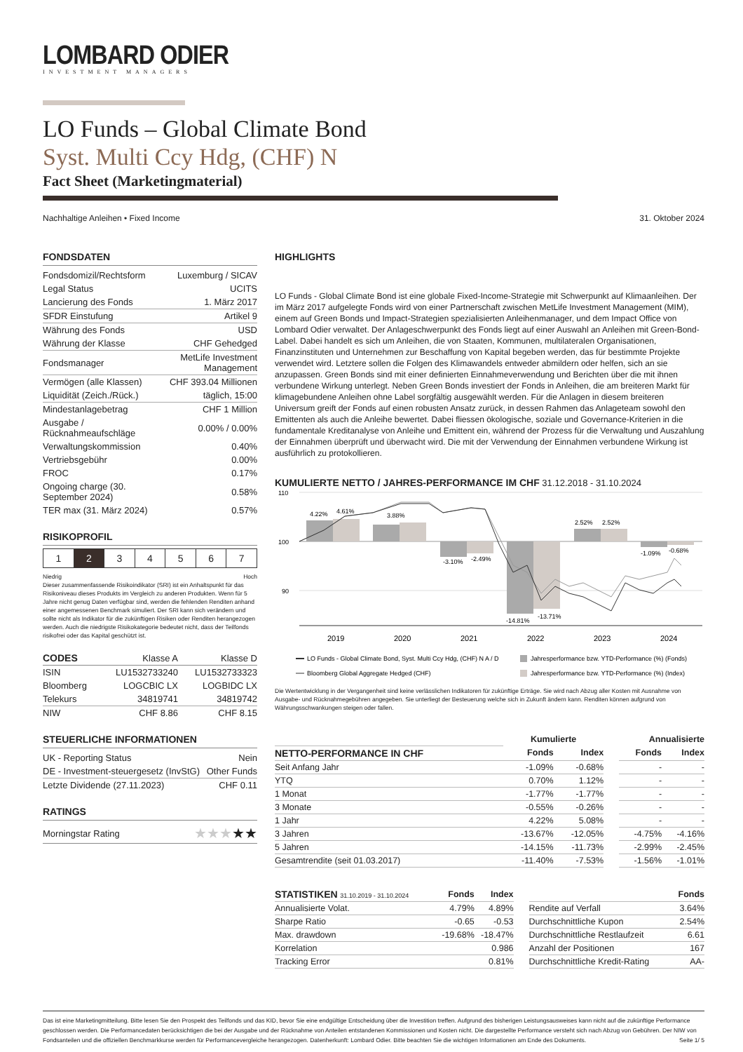LOMBARD ODIER
INVESTMENT MANAGERS
LO Funds – Global Climate Bond
Syst. Multi Ccy Hdg, (CHF) N
Fact Sheet (Marketingmaterial)
Nachhaltige Anleihen • Fixed Income 31. Oktober 2024
FONDSDATEN
| Fondsdomizil/Rechtsform | Luxemburg / SICAV |
| Legal Status | UCITS |
| Lancierung des Fonds | 1. März 2017 |
| SFDR Einstufung | Artikel 9 |
| Währung des Fonds | USD |
| Währung der Klasse | CHF Gehedged |
| Fondsmanager | MetLife Investment Management |
| Vermögen (alle Klassen) | CHF 393.04 Millionen |
| Liquidität (Zeich./Rück.) | täglich, 15:00 |
| Mindestanlagebetrag | CHF 1 Million |
| Ausgabe / Rücknahmeaufschläge | 0.00% / 0.00% |
| Verwaltungskommission | 0.40% |
| Vertriebsgebühr | 0.00% |
| FROC | 0.17% |
| Ongoing charge (30. September 2024) | 0.58% |
| TER max (31. März 2024) | 0.57% |
RISIKOPROFIL
| 1 | 2 | 3 | 4 | 5 | 6 | 7 |
Niedrig Hoch
Dieser zusammenfassende Risikoindikator (SRI) ist ein Anhaltspunkt für das Risikoniveau dieses Produkts im Vergleich zu anderen Produkten. Wenn für 5 Jahre nicht genug Daten verfügbar sind, werden die fehlenden Renditen anhand einer angemessenen Benchmark simuliert. Der SRI kann sich verändern und sollte nicht als Indikator für die zukünftigen Risiken oder Renditen herangezogen werden. Auch die niedrigste Risikokategorie bedeutet nicht, dass der Teilfonds risikofrei oder das Kapital geschützt ist.
| CODES | Klasse A | Klasse D |
| ISIN | LU1532733240 | LU1532733323 |
| Bloomberg | LOGCBIC LX | LOGBIDC LX |
| Telekurs | 34819741 | 34819742 |
| NIW | CHF 8.86 | CHF 8.15 |
STEUERLICHE INFORMATIONEN
| UK - Reporting Status | Nein |
| DE - Investment-steuergesetz (InvStG) | Other Funds |
| Letzte Dividende (27.11.2023) | CHF 0.11 |
RATINGS
| Morningstar Rating | ★★★ ★★ |
HIGHLIGHTS
LO Funds - Global Climate Bond ist eine globale Fixed-Income-Strategie mit Schwerpunkt auf Klimaanleihen. Der im März 2017 aufgelegte Fonds wird von einer Partnerschaft zwischen MetLife Investment Management (MIM), einem auf Green Bonds und Impact-Strategien spezialisierten Anleihenmanager, und dem Impact Office von Lombard Odier verwaltet. Der Anlageschwerpunkt des Fonds liegt auf einer Auswahl an Anleihen mit Green-Bond-Label. Dabei handelt es sich um Anleihen, die von Staaten, Kommunen, multilateralen Organisationen, Finanzinstituten und Unternehmen zur Beschaffung von Kapital begeben werden, das für bestimmte Projekte verwendet wird. Letztere sollen die Folgen des Klimawandels entweder abmildern oder helfen, sich an sie anzupassen. Green Bonds sind mit einer definierten Einnahmeverwendung und Berichten über die mit ihnen verbundene Wirkung unterlegt. Neben Green Bonds investiert der Fonds in Anleihen, die am breiteren Markt für klimagebundene Anleihen ohne Label sorgfältig ausgewählt werden. Für die Anlagen in diesem breiteren Universum greift der Fonds auf einen robusten Ansatz zurück, in dessen Rahmen das Anlageteam sowohl den Emittenten als auch die Anleihe bewertet. Dabei fliessen ökologische, soziale und Governance-Kriterien in die fundamentale Kreditanalyse von Anleihe und Emittent ein, während der Prozess für die Verwaltung und Auszahlung der Einnahmen überprüft und überwacht wird. Die mit der Verwendung der Einnahmen verbundene Wirkung ist ausführlich zu protokollieren.
KUMULIERTE NETTO / JAHRES-PERFORMANCE IM CHF 31.12.2018 - 31.10.2024
110
100
90
4.22%
4.61%
3.88%
-3.10%
-2.49%
-14.81%
-13.71%
2.52%
2.52%
-1.09%
-0.68%
2019
2020
2021
2022
2023
2024
LO Funds - Global Climate Bond, Syst. Multi Ccy Hdg, (CHF) N A / D
Jahresperformance bzw. YTD-Performance (%) (Fonds)
Bloomberg Global Aggregate Hedged (CHF)
Jahresperformance bzw. YTD-Performance (%) (Index)
Die Wertentwicklung in der Vergangenheit sind keine verlässlichen Indikatoren für zukünftige Erträge. Sie wird nach Abzug aller Kosten mit Ausnahme von Ausgabe- und Rücknahmegebühren angegeben. Sie unterliegt der Besteuerung welche sich in Zukunft ändern kann. Renditen können aufgrund von Währungsschwankungen steigen oder fallen.
| | Kumulierte | | | Annualisierte | |
| --- | --- | --- | --- | --- | --- |
| NETTO-PERFORMANCE IN CHF | Fonds | Index | | Fonds | Index |
| Seit Anfang Jahr | -1.09% | -0.68% | | - | - |
| YTQ | 0.70% | 1.12% | | - | - |
| 1 Monat | -1.77% | -1.77% | | - | - |
| 3 Monate | -0.55% | -0.26% | | - | - |
| 1 Jahr | 4.22% | 5.08% | | - | - |
| 3 Jahren | -13.67% | -12.05% | | -4.75% | -4.16% |
| 5 Jahren | -14.15% | -11.73% | | -2.99% | -2.45% |
| Gesamtrendite (seit 01.03.2017) | -11.40% | -7.53% | | -1.56% | -1.01% |
| STATISTIKEN 31.10.2019 - 31.10.2024 | Fonds | Index | | | Fonds |
| --- | --- | --- | --- | --- | --- |
| Annualisierte Volat. | 4.79% | 4.89% | | Rendite auf Verfall | 3.64% |
| Sharpe Ratio | -0.65 | -0.53 | | Durchschnittliche Kupon | 2.54% |
| Max. drawdown | -19.68% | -18.47% | | Durchschnittliche Restlaufzeit | 6.61 |
| Korrelation | | 0.986 | | Anzahl der Positionen | 167 |
| Tracking Error | | 0.81% | | Durchschnittliche Kredit-Rating | AA- |
Das ist eine Marketingmitteilung. Bitte lesen Sie den Prospekt des Teilfonds und das KID, bevor Sie eine endgültige Entscheidung über die Investition treffen. Aufgrund des bisherigen Leistungsausweises kann nicht auf die zukünftige Performance geschlossen werden. Die Performancedaten berücksichtigen die bei der Ausgabe und der Rücknahme von Anteilen entstandenen Kommissionen und Kosten nicht. Die dargestellte Performance versteht sich nach Abzug von Gebühren. Der NIW von Fondsanteilen und die offiziellen Benchmarkkurse werden für Performancevergleiche herangezogen. Datenherkunft: Lombard Odier. Bitte beachten Sie die wichtigen Informationen am Ende des Dokuments. Seite 1/ 5